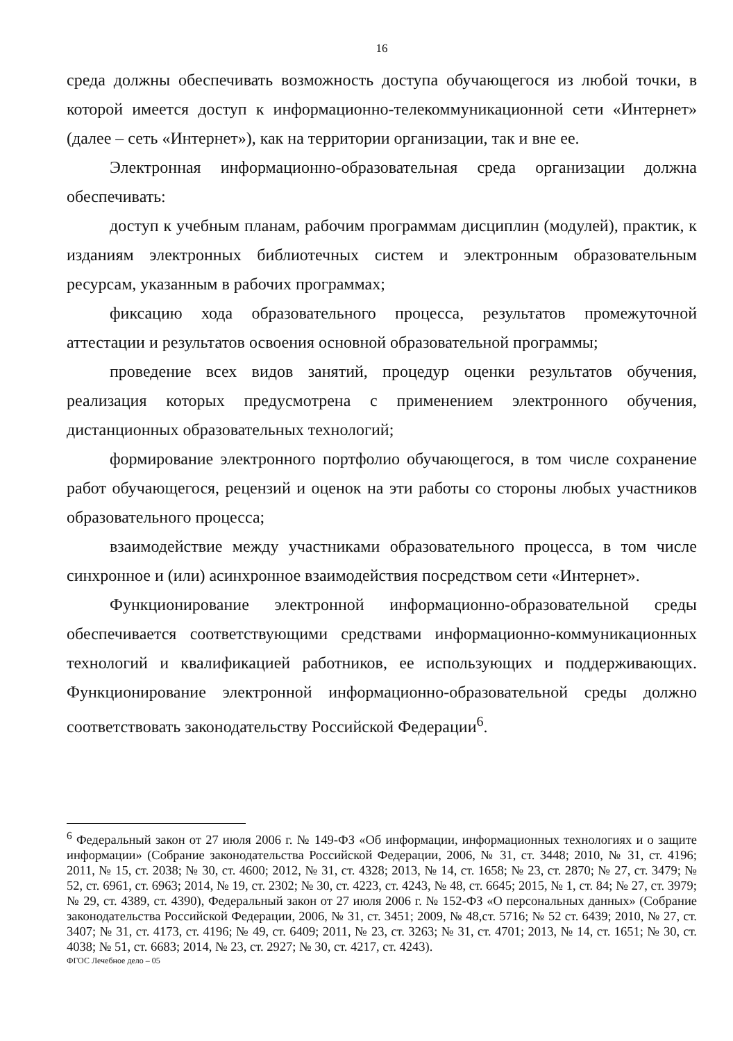16
среда должны обеспечивать возможность доступа обучающегося из любой точки, в которой имеется доступ к информационно-телекоммуникационной сети «Интернет» (далее – сеть «Интернет»), как на территории организации, так и вне ее.
Электронная информационно-образовательная среда организации должна обеспечивать:
доступ к учебным планам, рабочим программам дисциплин (модулей), практик, к изданиям электронных библиотечных систем и электронным образовательным ресурсам, указанным в рабочих программах;
фиксацию хода образовательного процесса, результатов промежуточной аттестации и результатов освоения основной образовательной программы;
проведение всех видов занятий, процедур оценки результатов обучения, реализация которых предусмотрена с применением электронного обучения, дистанционных образовательных технологий;
формирование электронного портфолио обучающегося, в том числе сохранение работ обучающегося, рецензий и оценок на эти работы со стороны любых участников образовательного процесса;
взаимодействие между участниками образовательного процесса, в том числе синхронное и (или) асинхронное взаимодействия посредством сети «Интернет».
Функционирование электронной информационно-образовательной среды обеспечивается соответствующими средствами информационно-коммуникационных технологий и квалификацией работников, ее использующих и поддерживающих. Функционирование электронной информационно-образовательной среды должно соответствовать законодательству Российской Федерации<sup>6</sup>.
<sup>6</sup> Федеральный закон от 27 июля 2006 г. № 149-ФЗ «Об информации, информационных технологиях и о защите информации» (Собрание законодательства Российской Федерации, 2006, № 31, ст. 3448; 2010, № 31, ст. 4196; 2011, № 15, ст. 2038; № 30, ст. 4600; 2012, № 31, ст. 4328; 2013, № 14, ст. 1658; № 23, ст. 2870; № 27, ст. 3479; № 52, ст. 6961, ст. 6963; 2014, № 19, ст. 2302; № 30, ст. 4223, ст. 4243, № 48, ст. 6645; 2015, № 1, ст. 84; № 27, ст. 3979; № 29, ст. 4389, ст. 4390), Федеральный закон от 27 июля 2006 г. № 152-ФЗ «О персональных данных» (Собрание законодательства Российской Федерации, 2006, № 31, ст. 3451; 2009, № 48,ст. 5716; № 52 ст. 6439; 2010, № 27, ст. 3407; № 31, ст. 4173, ст. 4196; № 49, ст. 6409; 2011, № 23, ст. 3263; № 31, ст. 4701; 2013, № 14, ст. 1651; № 30, ст. 4038; № 51, ст. 6683; 2014, № 23, ст. 2927; № 30, ст. 4217, ст. 4243).
ФГОС Лечебное дело – 05